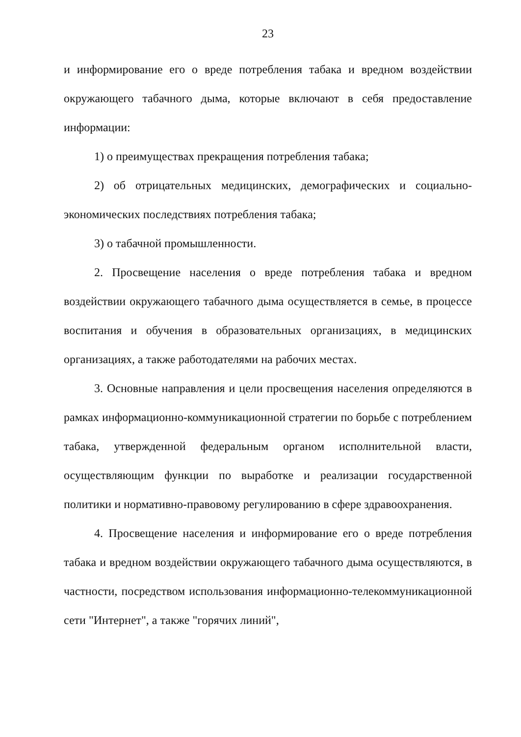23
и информирование его о вреде потребления табака и вредном воздействии окружающего табачного дыма, которые включают в себя предоставление информации:
1) о преимуществах прекращения потребления табака;
2) об отрицательных медицинских, демографических и социально-экономических последствиях потребления табака;
3) о табачной промышленности.
2. Просвещение населения о вреде потребления табака и вредном воздействии окружающего табачного дыма осуществляется в семье, в процессе воспитания и обучения в образовательных организациях, в медицинских организациях, а также работодателями на рабочих местах.
3. Основные направления и цели просвещения населения определяются в рамках информационно-коммуникационной стратегии по борьбе с потреблением табака, утвержденной федеральным органом исполнительной власти, осуществляющим функции по выработке и реализации государственной политики и нормативно-правовому регулированию в сфере здравоохранения.
4. Просвещение населения и информирование его о вреде потребления табака и вредном воздействии окружающего табачного дыма осуществляются, в частности, посредством использования информационно-телекоммуникационной сети "Интернет", а также "горячих линий",